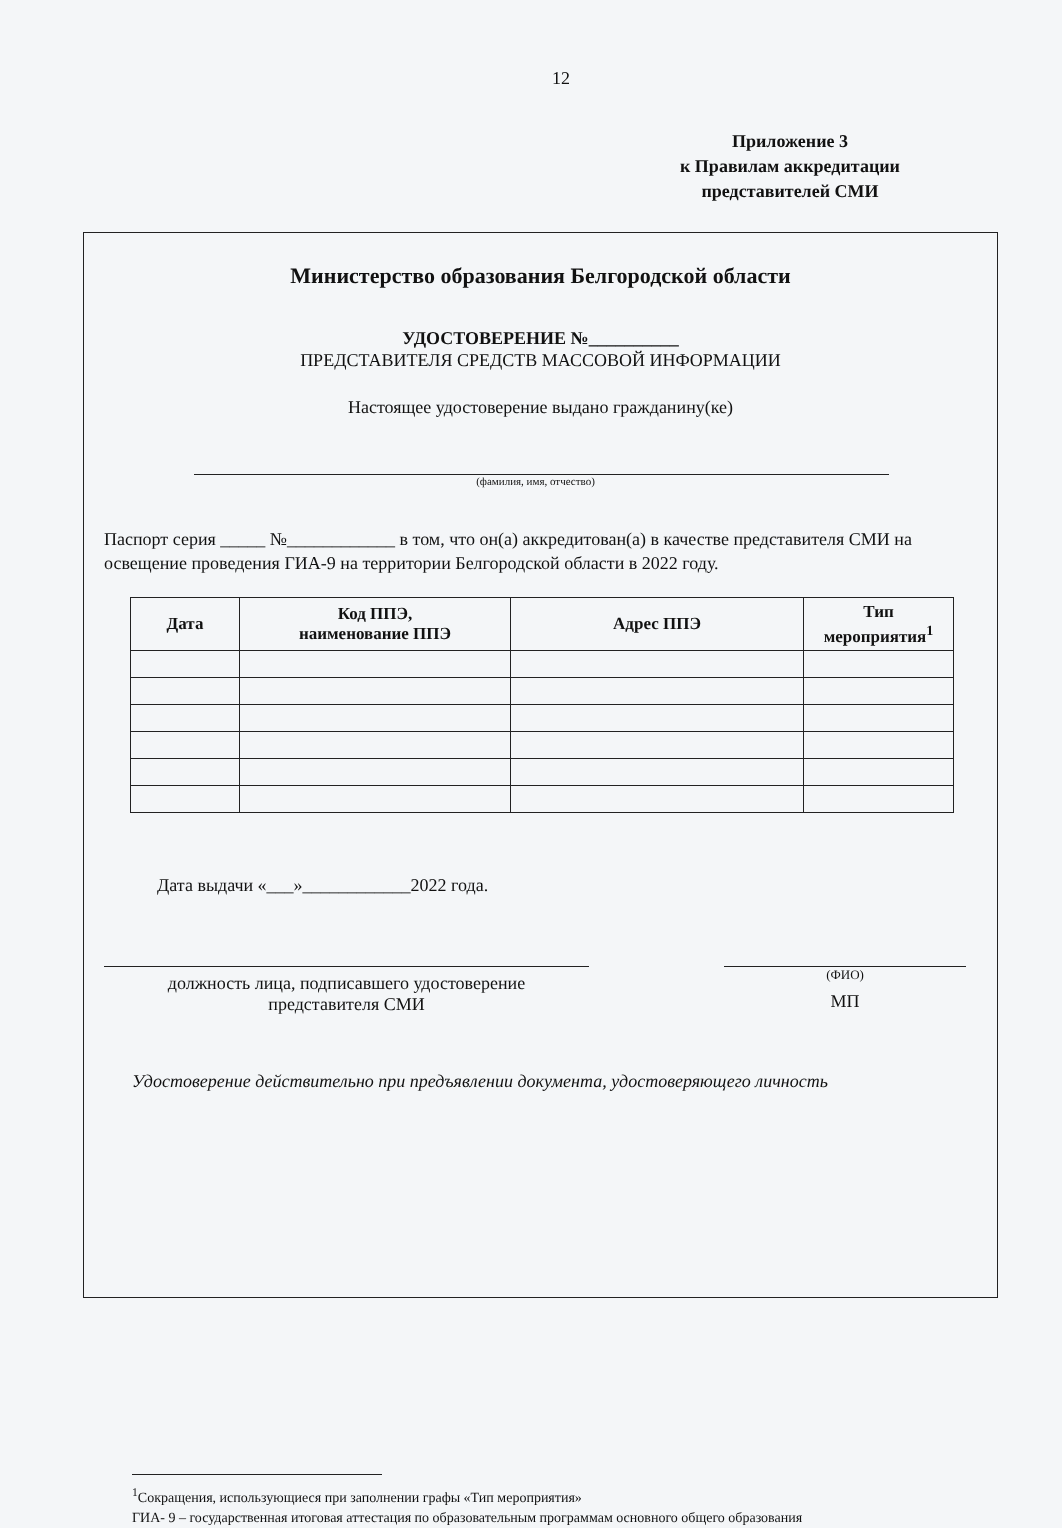12
Приложение 3
к Правилам аккредитации
представителей СМИ
Министерство образования Белгородской области
УДОСТОВЕРЕНИЕ №__________
ПРЕДСТАВИТЕЛЯ СРЕДСТВ МАССОВОЙ ИНФОРМАЦИИ
Настоящее удостоверение выдано гражданину(ке)
(фамилия, имя, отчество)
Паспорт серия _____ №____________ в том, что он(а) аккредитован(а) в качестве представителя СМИ на освещение проведения ГИА-9 на территории Белгородской области в 2022 году.
| Дата | Код ППЭ, наименование ППЭ | Адрес ППЭ | Тип мероприятия<sup>1</sup> |
| --- | --- | --- | --- |
Дата выдачи «___»____________2022 года.
должность лица, подписавшего удостоверение
представителя СМИ
(ФИО)
МП
Удостоверение действительно при предъявлении документа, удостоверяющего личность
<sup>1</sup> Сокращения, использующиеся при заполнении графы «Тип мероприятия»
ГИА- 9 – государственная итоговая аттестация по образовательным программам основного общего образования